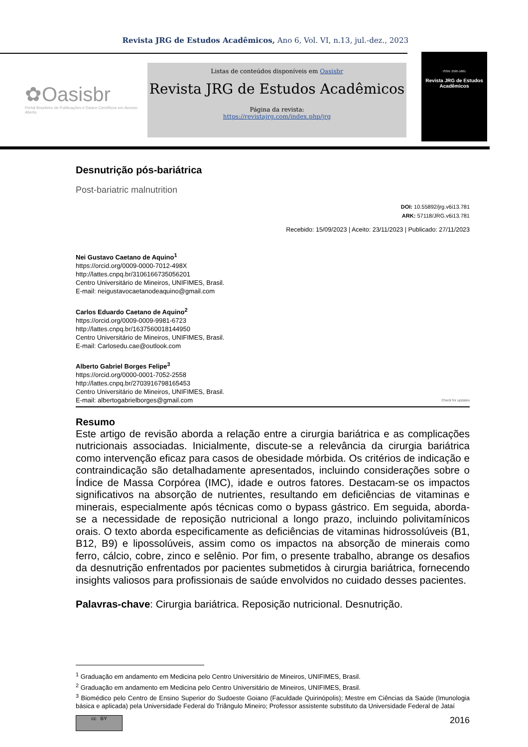Revista JRG de Estudos Acadêmicos, Ano 6, Vol. VI, n.13, jul.-dez., 2023
✿Oasisbr
Portal Brasileiro de Publicações e Dados Científicos em Acesso Aberto
Listas de conteúdos disponíveis em Oasisbr
Revista JRG de Estudos Acadêmicos
Página da revista:
https://revistajrg.com/index.php/jrg
ISSN: 2595-1661
Revista JRG de Estudos Acadêmicos
Desnutrição pós-bariátrica
Post-bariatric malnutrition
DOI: 10.55892/jrg.v6i13.781
ARK: 57118/JRG.v6i13.781
Recebido: 15/09/2023 | Aceito: 23/11/2023 | Publicado: 27/11/2023
Nei Gustavo Caetano de Aquino<sup>1</sup>
https://orcid.org/0009-0000-7012-498X
http://lattes.cnpq.br/3106166735056201
Centro Universitário de Mineiros, UNIFIMES, Brasil.
E-mail: neigustavocaetanodeaquino@gmail.com
Carlos Eduardo Caetano de Aquino<sup>2</sup>
https://orcid.org/0009-0009-9981-6723
http://lattes.cnpq.br/1637560018144950
Centro Universitário de Mineiros, UNIFIMES, Brasil.
E-mail: Carlosedu.cae@outlook.com
Alberto Gabriel Borges Felipe<sup>3</sup>
https://orcid.org/0000-0001-7052-2558
http://lattes.cnpq.br/2703916798165453
Centro Universitário de Mineiros, UNIFIMES, Brasil.
E-mail: albertogabrielborges@gmail.com Check for updates
Resumo
Este artigo de revisão aborda a relação entre a cirurgia bariátrica e as complicações nutricionais associadas. Inicialmente, discute-se a relevância da cirurgia bariátrica como intervenção eficaz para casos de obesidade mórbida. Os critérios de indicação e contraindicação são detalhadamente apresentados, incluindo considerações sobre o Índice de Massa Corpórea (IMC), idade e outros fatores. Destacam-se os impactos significativos na absorção de nutrientes, resultando em deficiências de vitaminas e minerais, especialmente após técnicas como o bypass gástrico. Em seguida, aborda-se a necessidade de reposição nutricional a longo prazo, incluindo polivitamínicos orais. O texto aborda especificamente as deficiências de vitaminas hidrossolúveis (B1, B12, B9) e lipossolúveis, assim como os impactos na absorção de minerais como ferro, cálcio, cobre, zinco e selênio. Por fim, o presente trabalho, abrange os desafios da desnutrição enfrentados por pacientes submetidos à cirurgia bariátrica, fornecendo insights valiosos para profissionais de saúde envolvidos no cuidado desses pacientes.
Palavras-chave: Cirurgia bariátrica. Reposição nutricional. Desnutrição.
<sup>1</sup> Graduação em andamento em Medicina pelo Centro Universitário de Mineiros, UNIFIMES, Brasil.
<sup>2</sup> Graduação em andamento em Medicina pelo Centro Universitário de Mineiros, UNIFIMES, Brasil.
<sup>3</sup> Biomédico pelo Centro de Ensino Superior do Sudoeste Goiano (Faculdade Quirinópolis); Mestre em Ciências da Saúde (Imunologia básica e aplicada) pela Universidade Federal do Triângulo Mineiro; Professor assistente substituto da Universidade Federal de Jataí
cc BY
2016